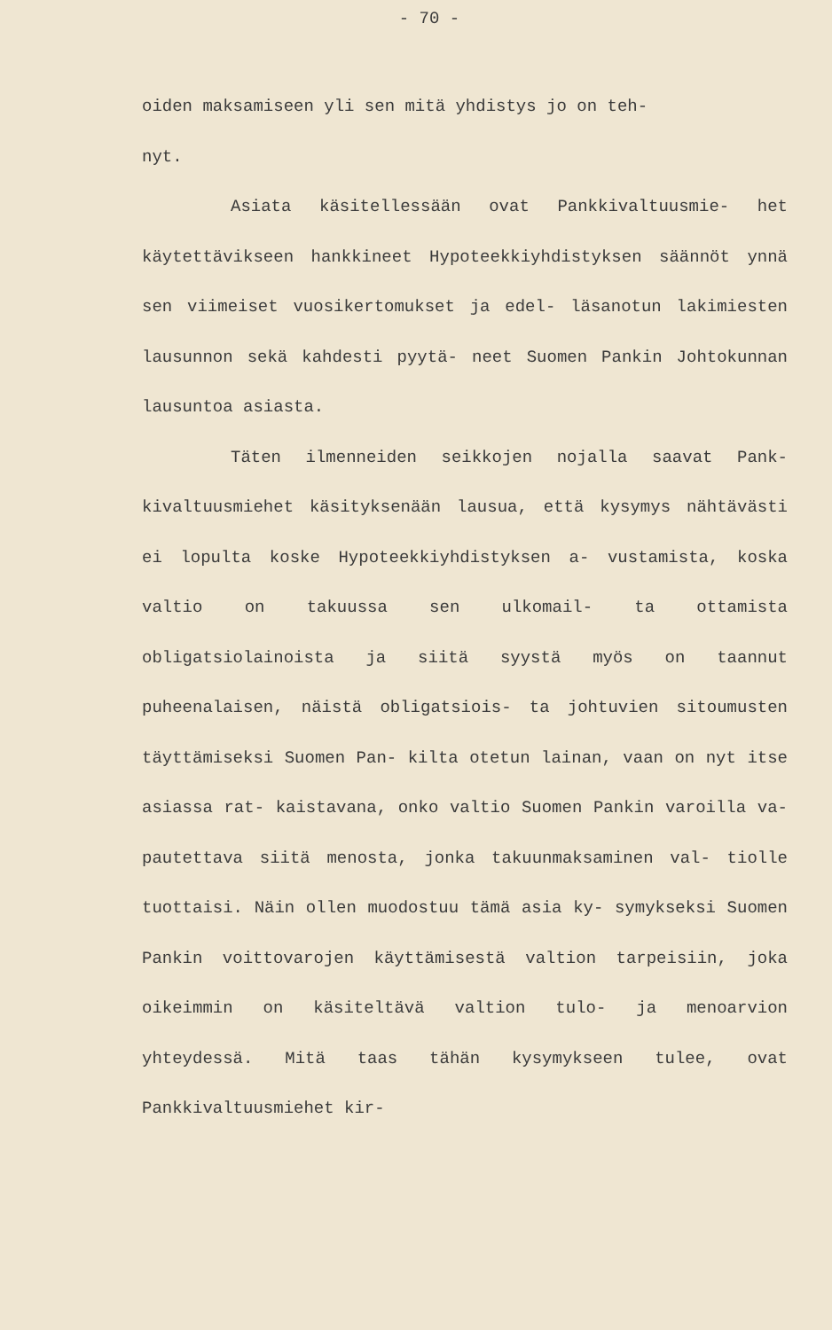- 70 -
oiden maksamiseen yli sen mitä yhdistys jo on teh-
nyt.
Asiata käsitellessään ovat Pankkivaltuusmie- het käytettävikseen hankkineet Hypoteekkiyhdistyksen säännöt ynnä sen viimeiset vuosikertomukset ja edel- läsanotun lakimiesten lausunnon sekä kahdesti pyytä- neet Suomen Pankin Johtokunnan lausuntoa asiasta.
Täten ilmenneiden seikkojen nojalla saavat Pank- kivaltuusmiehet käsityksenään lausua, että kysymys nähtävästi ei lopulta koske Hypoteekkiyhdistyksen a- vustamista, koska valtio on takuussa sen ulkomail- ta ottamista obligatsiolainoista ja siitä syystä myös on taannut puheenalaisen, näistä obligatsiois- ta johtuvien sitoumusten täyttämiseksi Suomen Pan- kilta otetun lainan, vaan on nyt itse asiassa rat- kaistavana, onko valtio Suomen Pankin varoilla va- pautettava siitä menosta, jonka takuunmaksaminen val- tiolle tuottaisi. Näin ollen muodostuu tämä asia ky- symykseksi Suomen Pankin voittovarojen käyttämisestä valtion tarpeisiin, joka oikeimmin on käsiteltävä valtion tulo- ja menoarvion yhteydessä. Mitä taas tähän kysymykseen tulee, ovat Pankkivaltuusmiehet kir-